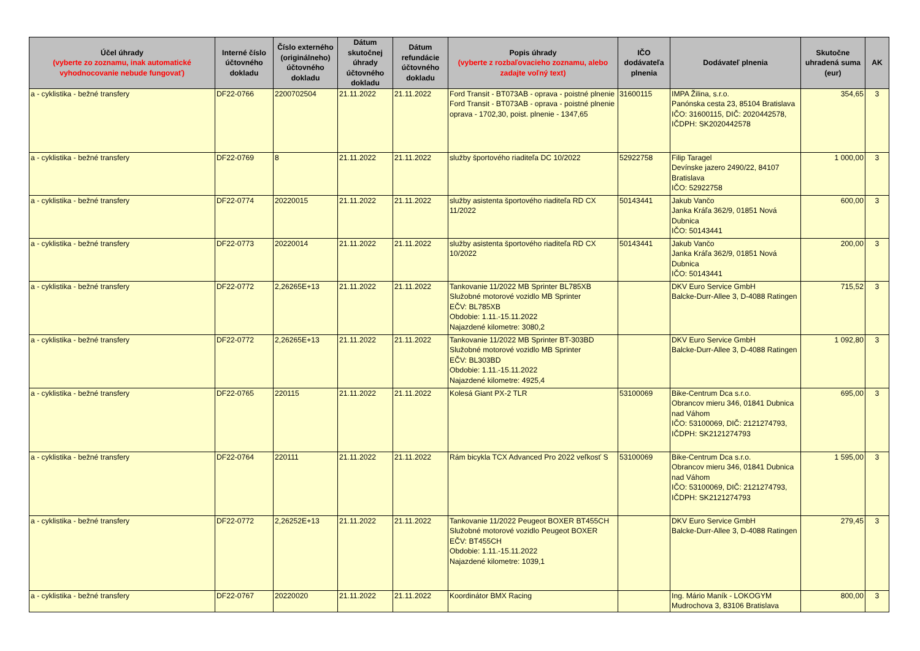| Účel úhrady (vyberte zo zoznamu, inak automatické vyhodnocovanie nebude fungovať) | Interné číslo účtovného dokladu | Číslo externého (originálneho) účtovného dokladu | Dátum skutočnej úhrady účtovného dokladu | Dátum refundácie účtovného dokladu | Popis úhrady (vyberte z rozbaľovacieho zoznamu, alebo zadajte voľný text) | IČO dodávateľa plnenia | Dodávateľ plnenia | Skutočne uhradená suma (eur) | AK |
| --- | --- | --- | --- | --- | --- | --- | --- | --- | --- |
| a - cyklistika - bežné transfery | DF22-0766 | 2200702504 | 21.11.2022 | 21.11.2022 | Ford Transit - BT073AB - oprava - poistné plnenie Ford Transit - BT073AB - oprava - poistné plnenie oprava - 1702,30, poist. plnenie - 1347,65 | 31600115 | IMPA Žilina, s.r.o. Panónska cesta 23, 85104 Bratislava IČO: 31600115, DIČ: 2020442578, IČDPH: SK2020442578 | 354,65 | 3 |
| a - cyklistika - bežné transfery | DF22-0769 | 8 | 21.11.2022 | 21.11.2022 | služby športového riaditeľa DC 10/2022 | 52922758 | Filip Taragel Devínske jazero 2490/22, 84107 Bratislava IČO: 52922758 | 1 000,00 | 3 |
| a - cyklistika - bežné transfery | DF22-0774 | 20220015 | 21.11.2022 | 21.11.2022 | služby asistenta športového riaditeľa RD CX 11/2022 | 50143441 | Jakub Vančo Janka Kráľa 362/9, 01851 Nová Dubnica IČO: 50143441 | 600,00 | 3 |
| a - cyklistika - bežné transfery | DF22-0773 | 20220014 | 21.11.2022 | 21.11.2022 | služby asistenta športového riaditeľa RD CX 10/2022 | 50143441 | Jakub Vančo Janka Kráľa 362/9, 01851 Nová Dubnica IČO: 50143441 | 200,00 | 3 |
| a - cyklistika - bežné transfery | DF22-0772 | 2,26265E+13 | 21.11.2022 | 21.11.2022 | Tankovanie 11/2022 MB Sprinter BL785XB Služobné motorové vozidlo MB Sprinter EČV: BL785XB Obdobie: 1.11.-15.11.2022 Najazdené kilometre: 3080,2 | | DKV Euro Service GmbH Balcke-Durr-Allee 3, D-4088 Ratingen | 715,52 | 3 |
| a - cyklistika - bežné transfery | DF22-0772 | 2,26265E+13 | 21.11.2022 | 21.11.2022 | Tankovanie 11/2022 MB Sprinter BT-303BD Služobné motorové vozidlo MB Sprinter EČV: BL303BD Obdobie: 1.11.-15.11.2022 Najazdené kilometre: 4925,4 | | DKV Euro Service GmbH Balcke-Durr-Allee 3, D-4088 Ratingen | 1 092,80 | 3 |
| a - cyklistika - bežné transfery | DF22-0765 | 220115 | 21.11.2022 | 21.11.2022 | Kolesá Giant PX-2 TLR | 53100069 | Bike-Centrum Dca s.r.o. Obrancov mieru 346, 01841 Dubnica nad Váhom IČO: 53100069, DIČ: 2121274793, IČDPH: SK2121274793 | 695,00 | 3 |
| a - cyklistika - bežné transfery | DF22-0764 | 220111 | 21.11.2022 | 21.11.2022 | Rám bicykla TCX Advanced Pro 2022 veľkosť S | 53100069 | Bike-Centrum Dca s.r.o. Obrancov mieru 346, 01841 Dubnica nad Váhom IČO: 53100069, DIČ: 2121274793, IČDPH: SK2121274793 | 1 595,00 | 3 |
| a - cyklistika - bežné transfery | DF22-0772 | 2,26252E+13 | 21.11.2022 | 21.11.2022 | Tankovanie 11/2022 Peugeot BOXER BT455CH Služobné motorové vozidlo Peugeot BOXER EČV: BT455CH Obdobie: 1.11.-15.11.2022 Najazdené kilometre: 1039,1 | | DKV Euro Service GmbH Balcke-Durr-Allee 3, D-4088 Ratingen | 279,45 | 3 |
| a - cyklistika - bežné transfery | DF22-0767 | 20220020 | 21.11.2022 | 21.11.2022 | Koordinátor BMX Racing | | Ing. Mário Maník - LOKOGYM Mudrochova 3, 83106 Bratislava | 800,00 | 3 |